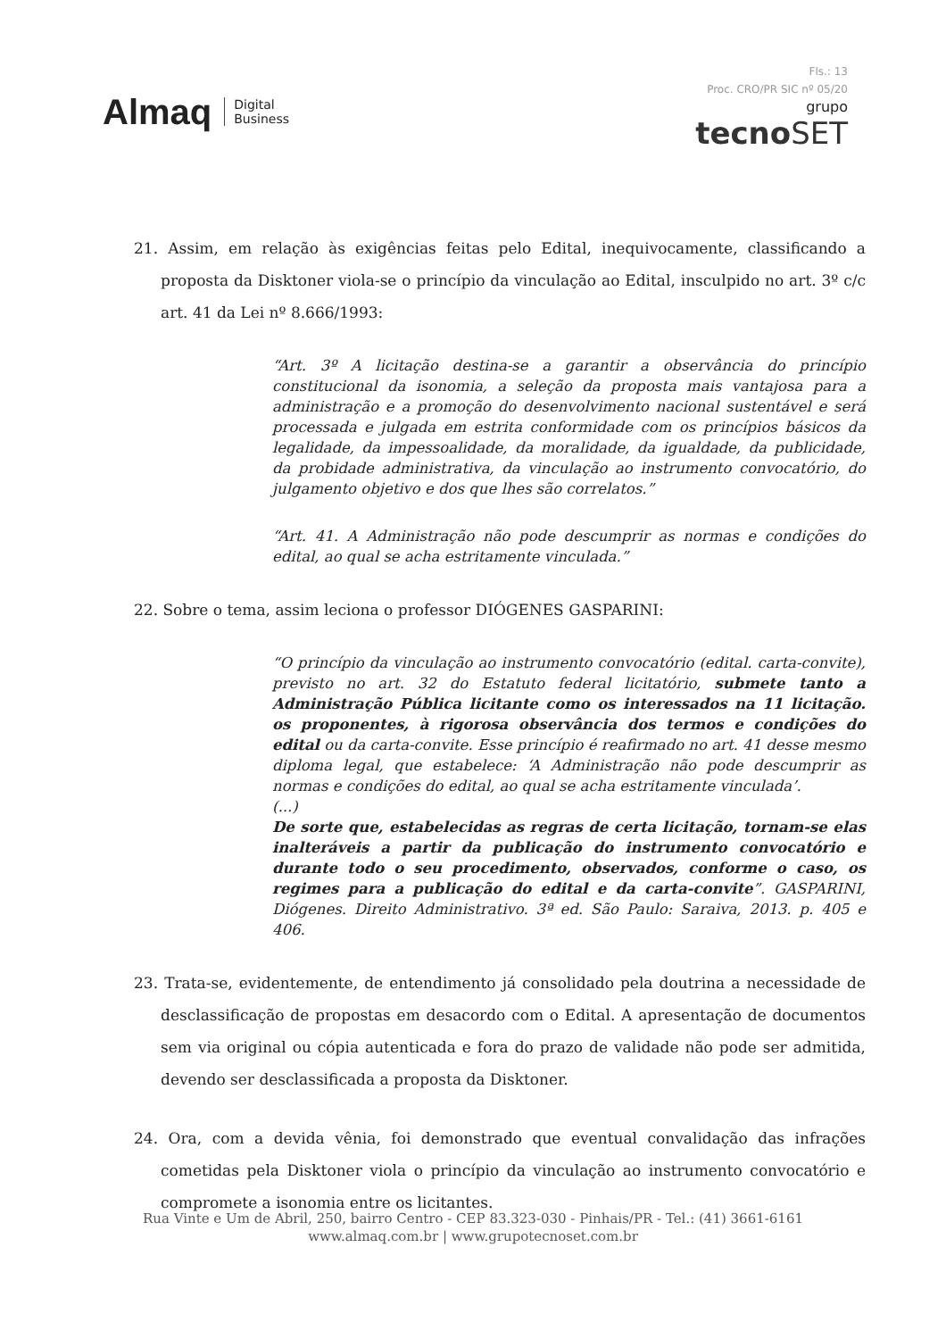Almaq Digital
Business
Fls.: 13
Proc. CRO/PR SIC nº 05/20
grupo
tecnoSET
21. Assim, em relação às exigências feitas pelo Edital, inequivocamente, classificando a proposta da Disktoner viola-se o princípio da vinculação ao Edital, insculpido no art. 3º c/c art. 41 da Lei nº 8.666/1993:
“Art. 3º A licitação destina-se a garantir a observância do princípio constitucional da isonomia, a seleção da proposta mais vantajosa para a administração e a promoção do desenvolvimento nacional sustentável e será processada e julgada em estrita conformidade com os princípios básicos da legalidade, da impessoalidade, da moralidade, da igualdade, da publicidade, da probidade administrativa, da vinculação ao instrumento convocatório, do julgamento objetivo e dos que lhes são correlatos.”
“Art. 41. A Administração não pode descumprir as normas e condições do edital, ao qual se acha estritamente vinculada.”
22. Sobre o tema, assim leciona o professor DIÓGENES GASPARINI:
“O princípio da vinculação ao instrumento convocatório (edital. carta-convite), previsto no art. 32 do Estatuto federal licitatório, submete tanto a Administração Pública licitante como os interessados na 11 licitação. os proponentes, à rigorosa observância dos termos e condições do edital ou da carta-convite. Esse princípio é reafirmado no art. 41 desse mesmo diploma legal, que estabelece: ‘A Administração não pode descumprir as normas e condições do edital, ao qual se acha estritamente vinculada’.
(...)
De sorte que, estabelecidas as regras de certa licitação, tornam-se elas inalteráveis a partir da publicação do instrumento convocatório e durante todo o seu procedimento, observados, conforme o caso, os regimes para a publicação do edital e da carta-convite”. GASPARINI, Diógenes. Direito Administrativo. 3ª ed. São Paulo: Saraiva, 2013. p. 405 e 406.
23. Trata-se, evidentemente, de entendimento já consolidado pela doutrina a necessidade de desclassificação de propostas em desacordo com o Edital. A apresentação de documentos sem via original ou cópia autenticada e fora do prazo de validade não pode ser admitida, devendo ser desclassificada a proposta da Disktoner.
24. Ora, com a devida vênia, foi demonstrado que eventual convalidação das infrações cometidas pela Disktoner viola o princípio da vinculação ao instrumento convocatório e compromete a isonomia entre os licitantes.
Rua Vinte e Um de Abril, 250, bairro Centro - CEP 83.323-030 - Pinhais/PR - Tel.: (41) 3661-6161
www.almaq.com.br | www.grupotecnoset.com.br